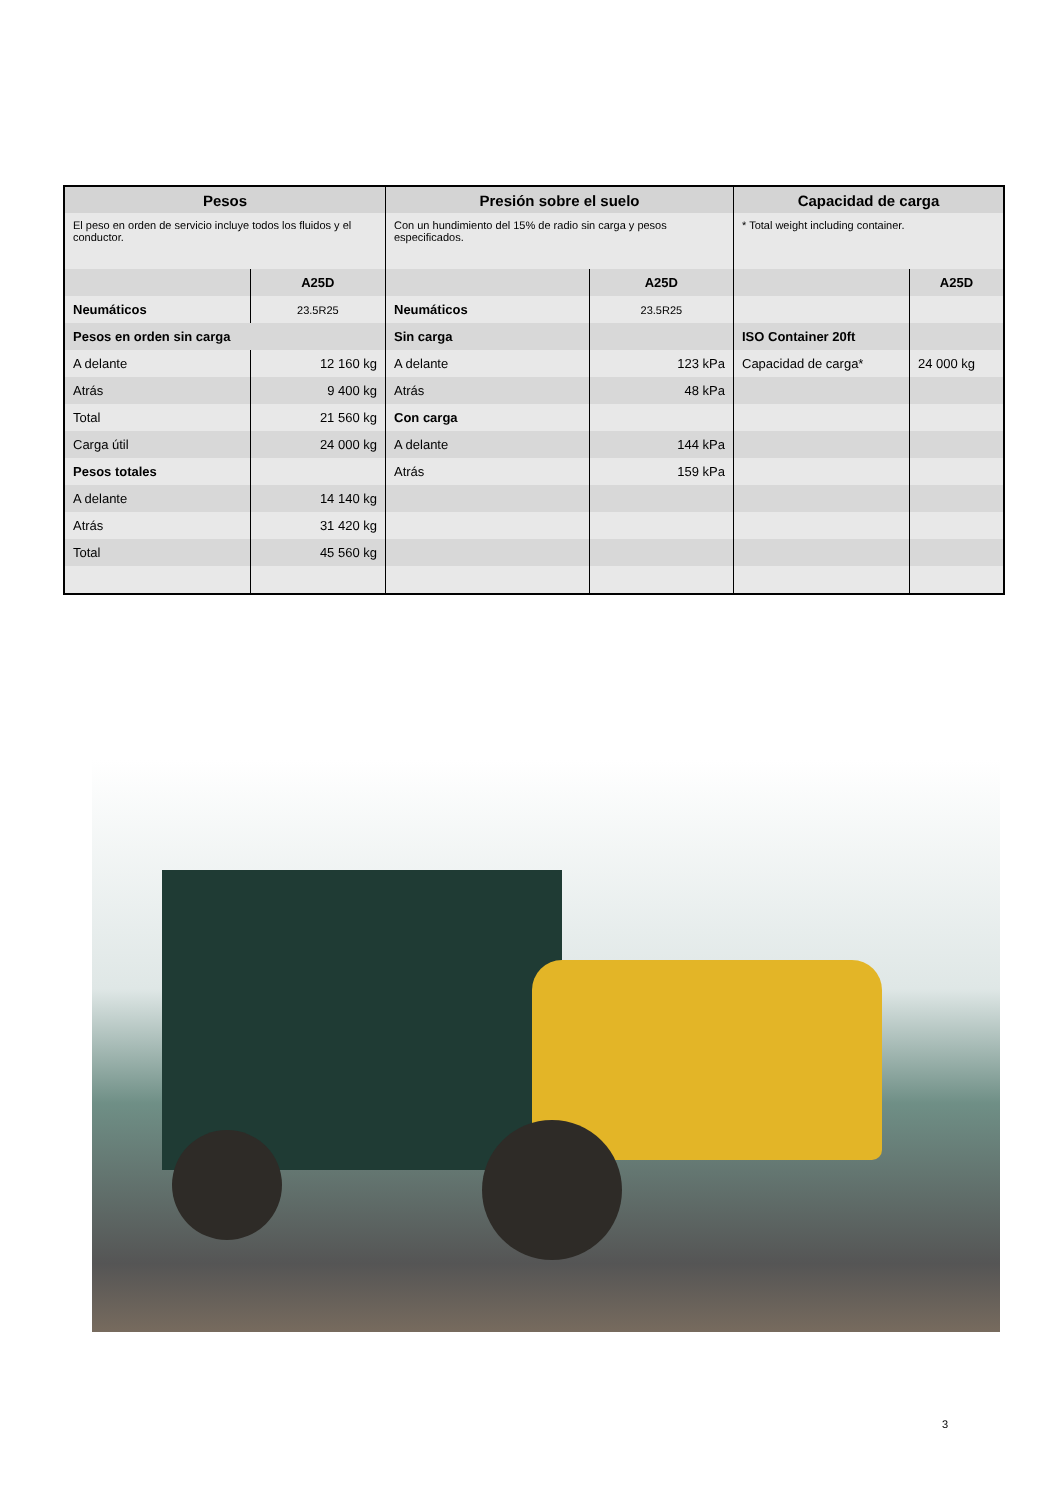| Pesos | |
| --- | --- |
| El peso en orden de servicio incluye todos los fluidos y el conductor. | |
| | A25D |
| Neumáticos | 23.5R25 |
| Pesos en orden sin carga | |
| A delante | 12 160 kg |
| Atrás | 9 400 kg |
| Total | 21 560 kg |
| Carga útil | 24 000 kg |
| Pesos totales | |
| A delante | 14 140 kg |
| Atrás | 31 420 kg |
| Total | 45 560 kg |
| Presión sobre el suelo | |
| --- | --- |
| Con un hundimiento del 15% de radio sin carga y pesos especificados. | |
| | A25D |
| Neumáticos | 23.5R25 |
| Sin carga | |
| A delante | 123 kPa |
| Atrás | 48 kPa |
| Con carga | |
| A delante | 144 kPa |
| Atrás | 159 kPa |
| Capacidad de carga | |
| --- | --- |
| * Total weight including container. | |
| | A25D |
| ISO Container 20ft | |
| Capacidad de carga* | 24 000 kg |
3